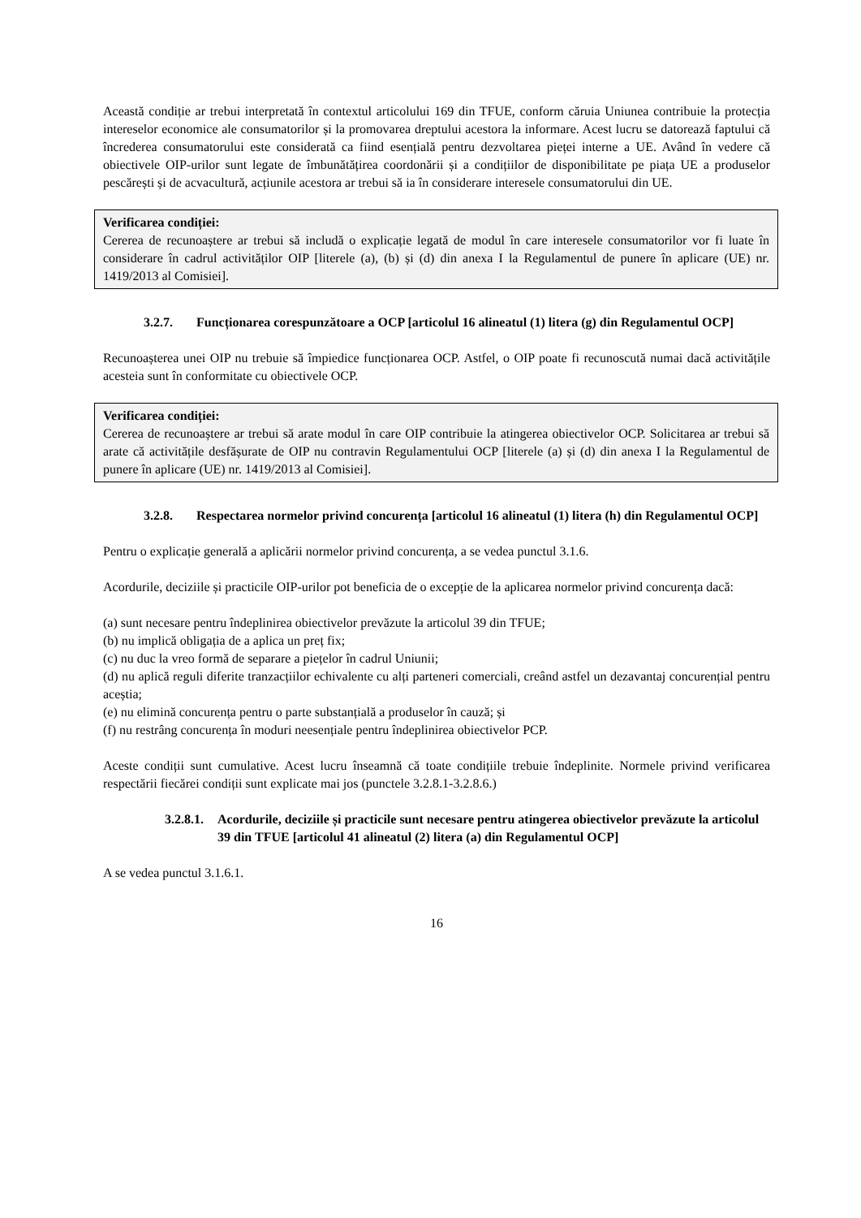Această condiție ar trebui interpretată în contextul articolului 169 din TFUE, conform căruia Uniunea contribuie la protecția intereselor economice ale consumatorilor și la promovarea dreptului acestora la informare. Acest lucru se datorează faptului că încrederea consumatorului este considerată ca fiind esențială pentru dezvoltarea pieței interne a UE. Având în vedere că obiectivele OIP-urilor sunt legate de îmbunătățirea coordonării și a condițiilor de disponibilitate pe piața UE a produselor pescărești și de acvacultură, acțiunile acestora ar trebui să ia în considerare interesele consumatorului din UE.
Verificarea condiției:
Cererea de recunoaștere ar trebui să includă o explicație legată de modul în care interesele consumatorilor vor fi luate în considerare în cadrul activităților OIP [literele (a), (b) și (d) din anexa I la Regulamentul de punere în aplicare (UE) nr. 1419/2013 al Comisiei].
3.2.7. Funcționarea corespunzătoare a OCP [articolul 16 alineatul (1) litera (g) din Regulamentul OCP]
Recunoașterea unei OIP nu trebuie să împiedice funcționarea OCP. Astfel, o OIP poate fi recunoscută numai dacă activitățile acesteia sunt în conformitate cu obiectivele OCP.
Verificarea condiției:
Cererea de recunoaștere ar trebui să arate modul în care OIP contribuie la atingerea obiectivelor OCP. Solicitarea ar trebui să arate că activitățile desfășurate de OIP nu contravin Regulamentului OCP [literele (a) și (d) din anexa I la Regulamentul de punere în aplicare (UE) nr. 1419/2013 al Comisiei].
3.2.8. Respectarea normelor privind concurența [articolul 16 alineatul (1) litera (h) din Regulamentul OCP]
Pentru o explicație generală a aplicării normelor privind concurența, a se vedea punctul 3.1.6.
Acordurile, deciziile și practicile OIP-urilor pot beneficia de o excepție de la aplicarea normelor privind concurența dacă:
(a) sunt necesare pentru îndeplinirea obiectivelor prevăzute la articolul 39 din TFUE;
(b) nu implică obligația de a aplica un preț fix;
(c) nu duc la vreo formă de separare a piețelor în cadrul Uniunii;
(d) nu aplică reguli diferite tranzacțiilor echivalente cu alți parteneri comerciali, creând astfel un dezavantaj concurențial pentru aceștia;
(e) nu elimină concurența pentru o parte substanțială a produselor în cauză; și
(f) nu restrâng concurența în moduri neesențiale pentru îndeplinirea obiectivelor PCP.
Aceste condiții sunt cumulative. Acest lucru înseamnă că toate condițiile trebuie îndeplinite. Normele privind verificarea respectării fiecărei condiții sunt explicate mai jos (punctele 3.2.8.1-3.2.8.6.)
3.2.8.1. Acordurile, deciziile și practicile sunt necesare pentru atingerea obiectivelor prevăzute la articolul 39 din TFUE [articolul 41 alineatul (2) litera (a) din Regulamentul OCP]
A se vedea punctul 3.1.6.1.
16